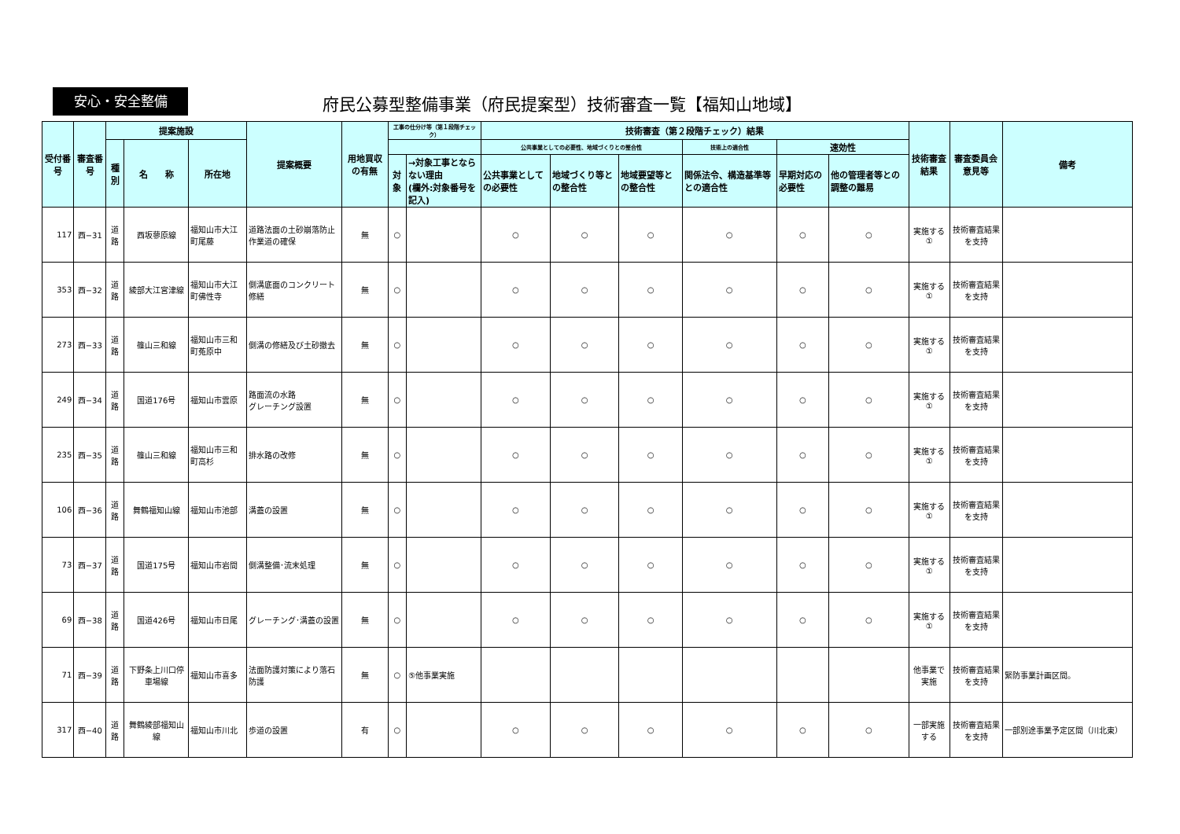安心・安全整備
府民公募型整備事業（府民提案型）技術審査一覧【福知山地域】
| 受付番号 | 審査番号 | 提案施設 | | | 提案概要 | 用地買収の有無 | 工事の仕分け等（第１段階チェック） | | 技術審査（第２段階チェック）結果 | | | | | | 技術審査結果 | 審査委員会意見等 | 備考 |
| --- | --- | --- | --- | --- | --- | --- | --- | --- | --- | --- | --- | --- | --- | --- | --- | --- | --- |
| | | 種別 | 名 称 | 所在地 | | | | | 公共事業としての必要性、地域づくりとの整合性 | | | 技術上の適合性 | 速効性 | | | | |
| | | | | | | | 対象 | →対象工事とならない理由 (欄外:対象番号を記入) | 公共事業としての必要性 | 地域づくり等との整合性 | 地域要望等との整合性 | 関係法令、構造基準等との適合性 | 早期対応の必要性 | 他の管理者等との調整の難易 | | | |
| 117 | 西−31 | 道路 | 西坂蓼原線 | 福知山市大江町尾藤 | 道路法面の土砂崩落防止作業道の確保 | 無 | ○ | | ○ | ○ | ○ | ○ | ○ | ○ | 実施する① | 技術審査結果を支持 | |
| 353 | 西−32 | 道路 | 綾部大江宮津線 | 福知山市大江町佛性寺 | 側溝底面のコンクリート修繕 | 無 | ○ | | ○ | ○ | ○ | ○ | ○ | ○ | 実施する① | 技術審査結果を支持 | |
| 273 | 西−33 | 道路 | 篠山三和線 | 福知山市三和町菟原中 | 側溝の修繕及び土砂撤去 | 無 | ○ | | ○ | ○ | ○ | ○ | ○ | ○ | 実施する① | 技術審査結果を支持 | |
| 249 | 西−34 | 道路 | 国道176号 | 福知山市雲原 | 路面流の水路 グレーチング設置 | 無 | ○ | | ○ | ○ | ○ | ○ | ○ | ○ | 実施する① | 技術審査結果を支持 | |
| 235 | 西−35 | 道路 | 篠山三和線 | 福知山市三和町高杉 | 排水路の改修 | 無 | ○ | | ○ | ○ | ○ | ○ | ○ | ○ | 実施する① | 技術審査結果を支持 | |
| 106 | 西−36 | 道路 | 舞鶴福知山線 | 福知山市池部 | 溝蓋の設置 | 無 | ○ | | ○ | ○ | ○ | ○ | ○ | ○ | 実施する① | 技術審査結果を支持 | |
| 73 | 西−37 | 道路 | 国道175号 | 福知山市岩間 | 側溝整備･流末処理 | 無 | ○ | | ○ | ○ | ○ | ○ | ○ | ○ | 実施する① | 技術審査結果を支持 | |
| 69 | 西−38 | 道路 | 国道426号 | 福知山市日尾 | グレーチング･溝蓋の設置 | 無 | ○ | | ○ | ○ | ○ | ○ | ○ | ○ | 実施する① | 技術審査結果を支持 | |
| 71 | 西−39 | 道路 | 下野条上川口停車場線 | 福知山市喜多 | 法面防護対策により落石防護 | 無 | ○ | ⑤他事業実施 | | | | | | | 他事業で実施 | 技術審査結果を支持 | 緊防事業計画区間。 |
| 317 | 西−40 | 道路 | 舞鶴綾部福知山線 | 福知山市川北 | 歩道の設置 | 有 | ○ | | ○ | ○ | ○ | ○ | ○ | ○ | 一部実施する | 技術審査結果を支持 | 一部別途事業予定区間（川北東） |